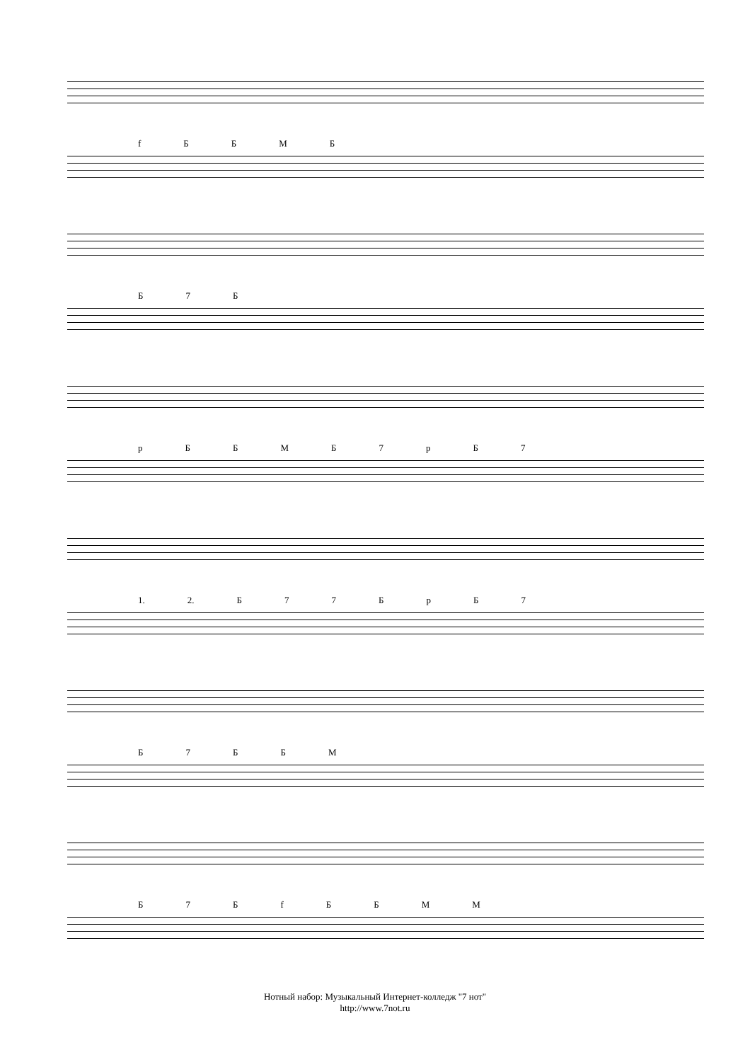fББМБ
Б 7 Б
pББМБ 7 pБ 7
1. 2. Б 77 БpБ 7
Б 7 ББМ
Б 7 БfББММ
Нотный набор: Музыкальный Интернет-колледж "7 нот"
http://www.7not.ru